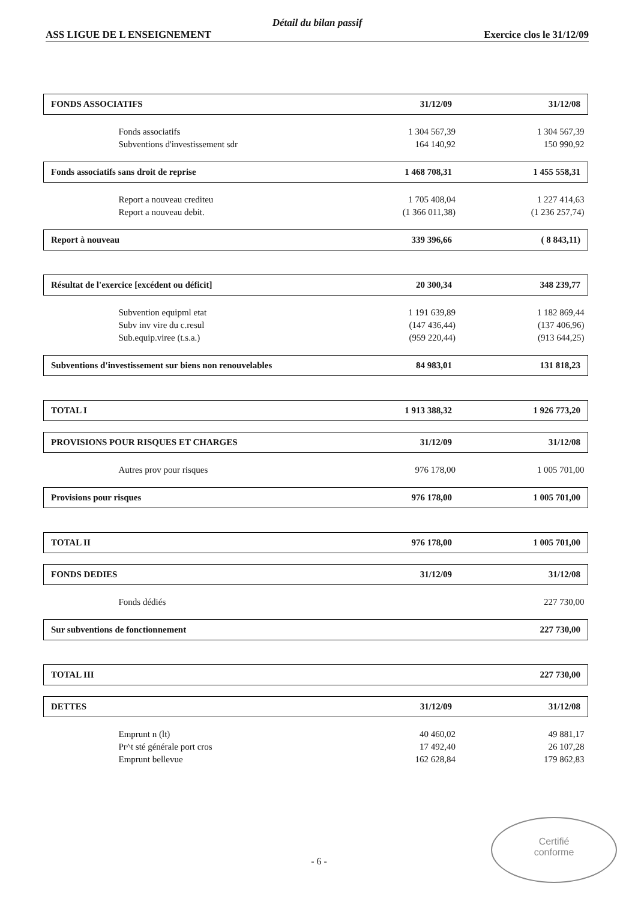Détail du bilan passif
ASS LIGUE DE L ENSEIGNEMENT Exercice clos le 31/12/09
| FONDS ASSOCIATIFS | 31/12/09 | 31/12/08 |
| --- | --- | --- |
| Fonds associatifs | 1 304 567,39 | 1 304 567,39 |
| Subventions d'investissement sdr | 164 140,92 | 150 990,92 |
| Fonds associatifs sans droit de reprise | 1 468 708,31 | 1 455 558,31 |
| Report a nouveau crediteu | 1 705 408,04 | 1 227 414,63 |
| Report a nouveau debit. | (1 366 011,38) | (1 236 257,74) |
| Report à nouveau | 339 396,66 | ( 8 843,11) |
| Résultat de l'exercice [excédent ou déficit] | 20 300,34 | 348 239,77 |
| Subvention equipml etat | 1 191 639,89 | 1 182 869,44 |
| Subv inv vire du c.resul | (147 436,44) | (137 406,96) |
| Sub.equip.viree (t.s.a.) | (959 220,44) | (913 644,25) |
| Subventions d'investissement sur biens non renouvelables | 84 983,01 | 131 818,23 |
| TOTAL I | 1 913 388,32 | 1 926 773,20 |
| PROVISIONS POUR RISQUES ET CHARGES | 31/12/09 | 31/12/08 |
| Autres prov pour risques | 976 178,00 | 1 005 701,00 |
| Provisions pour risques | 976 178,00 | 1 005 701,00 |
| TOTAL II | 976 178,00 | 1 005 701,00 |
| FONDS DEDIES | 31/12/09 | 31/12/08 |
| Fonds dédiés | | 227 730,00 |
| Sur subventions de fonctionnement | | 227 730,00 |
| TOTAL III | | 227 730,00 |
| DETTES | 31/12/09 | 31/12/08 |
| Emprunt n (lt) | 40 460,02 | 49 881,17 |
| Pr^t sté générale port cros | 17 492,40 | 26 107,28 |
| Emprunt bellevue | 162 628,84 | 179 862,83 |
- 6 -
Certifié
conforme